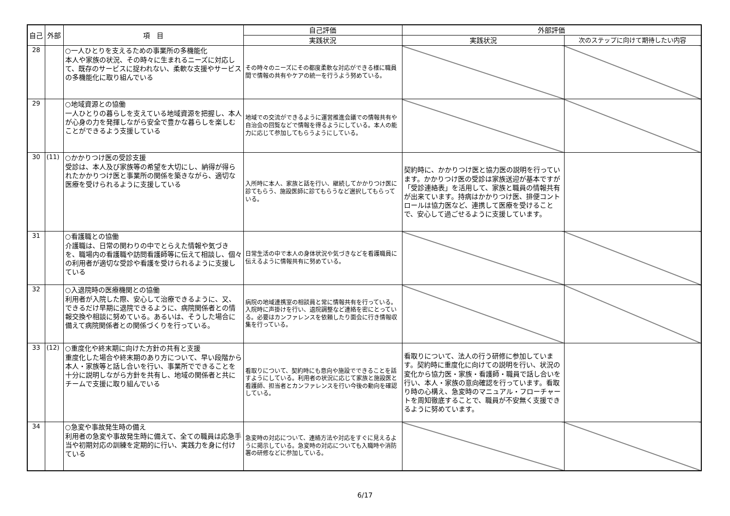| 自己 | 外部 | 項 目 | 自己評価 | 外部評価 | |
| --- | --- | --- | --- | --- | --- |
| | | | 実践状況 | 実践状況 | 次のステップに向けて期待したい内容 |
| 28 | | ○一人ひとりを支えるための事業所の多機能化 本人や家族の状況、その時々に生まれるニーズに対応して、既存のサービスに捉われない、柔軟な支援やサービスの多機能化に取り組んでいる | その時々のニーズにその都度柔軟な対応ができる様に職員間で情報の共有やケアの統一を行うよう努めている。 | | |
| 29 | | ○地域資源との協働 一人ひとりの暮らしを支えている地域資源を把握し、本人が心身の力を発揮しながら安全で豊かな暮らしを楽しむことができるよう支援している | 地域での交流ができるように運営推進会議での情報共有や自治会の回覧などで情報を得るようにしている。本人の能力に応じて参加してもらうようにしている。 | | |
| 30 | (11) | ○かかりつけ医の受診支援 受診は、本人及び家族等の希望を大切にし、納得が得られたかかりつけ医と事業所の関係を築きながら、適切な医療を受けられるように支援している | 入所時に本人、家族と話を行い、継続してかかりつけ医に診てもらう、施設医師に診てもらうなど選択してもらっている。 | 契約時に、かかりつけ医と協力医の説明を行っています。かかりつけ医の受診は家族送迎が基本ですが「受診連絡表」を活用して、家族と職員の情報共有が出来ています。持病はかかりつけ医、排便コントロールは協力医など、連携して医療を受けることで、安心して過ごせるように支援しています。 | |
| 31 | | ○看護職との協働 介護職は、日常の関わりの中でとらえた情報や気づきを、職場内の看護職や訪問看護師等に伝えて相談し、個々の利用者が適切な受診や看護を受けられるように支援している | 日常生活の中で本人の身体状況や気づきなどを看護職員に伝えるように情報共有に努めている。 | | |
| 32 | | ○入退院時の医療機関との協働 利用者が入院した際、安心して治療できるように、又、できるだけ早期に退院できるように、病院関係者との情報交換や相談に努めている。あるいは、そうした場合に備えて病院関係者との関係づくりを行っている。 | 病院の地域連携室の相談員と常に情報共有を行っている。入院時に声掛けを行い、退院調整など連絡を密にとっている。必要はカンファレンスを依頼したり面会に行き情報収集を行っている。 | | |
| 33 | (12) | ○重度化や終末期に向けた方針の共有と支援 重度化した場合や終末期のあり方について、早い段階から本人・家族等と話し合いを行い、事業所でできることを十分に説明しながら方針を共有し、地域の関係者と共にチームで支援に取り組んでいる | 看取りについて、契約時にも意向や施設でできることを話すようにしている。利用者の状況に応じて家族と施設医と看護師、担当者とカンファレンスを行い今後の動向を確認している。 | 看取りについて、法人の行う研修に参加しています。契約時に重度化に向けての説明を行い、状況の変化から協力医・家族・看護師・職員で話し合いを行い、本人・家族の意向確認を行っています。看取り時の心構え、急変時のマニュアル・フローチャートを周知徹底することで、職員が不安無く支援できるように努めています。 | |
| 34 | | ○急変や事故発生時の備え 利用者の急変や事故発生時に備えて、全ての職員は応急手当や初期対応の訓練を定期的に行い、実践力を身に付けている | 急変時の対応について、連絡方法や対応をすぐに見えるように掲示している。急変時の対応についても入職時や消防署の研修などに参加している。 | | |
6/17